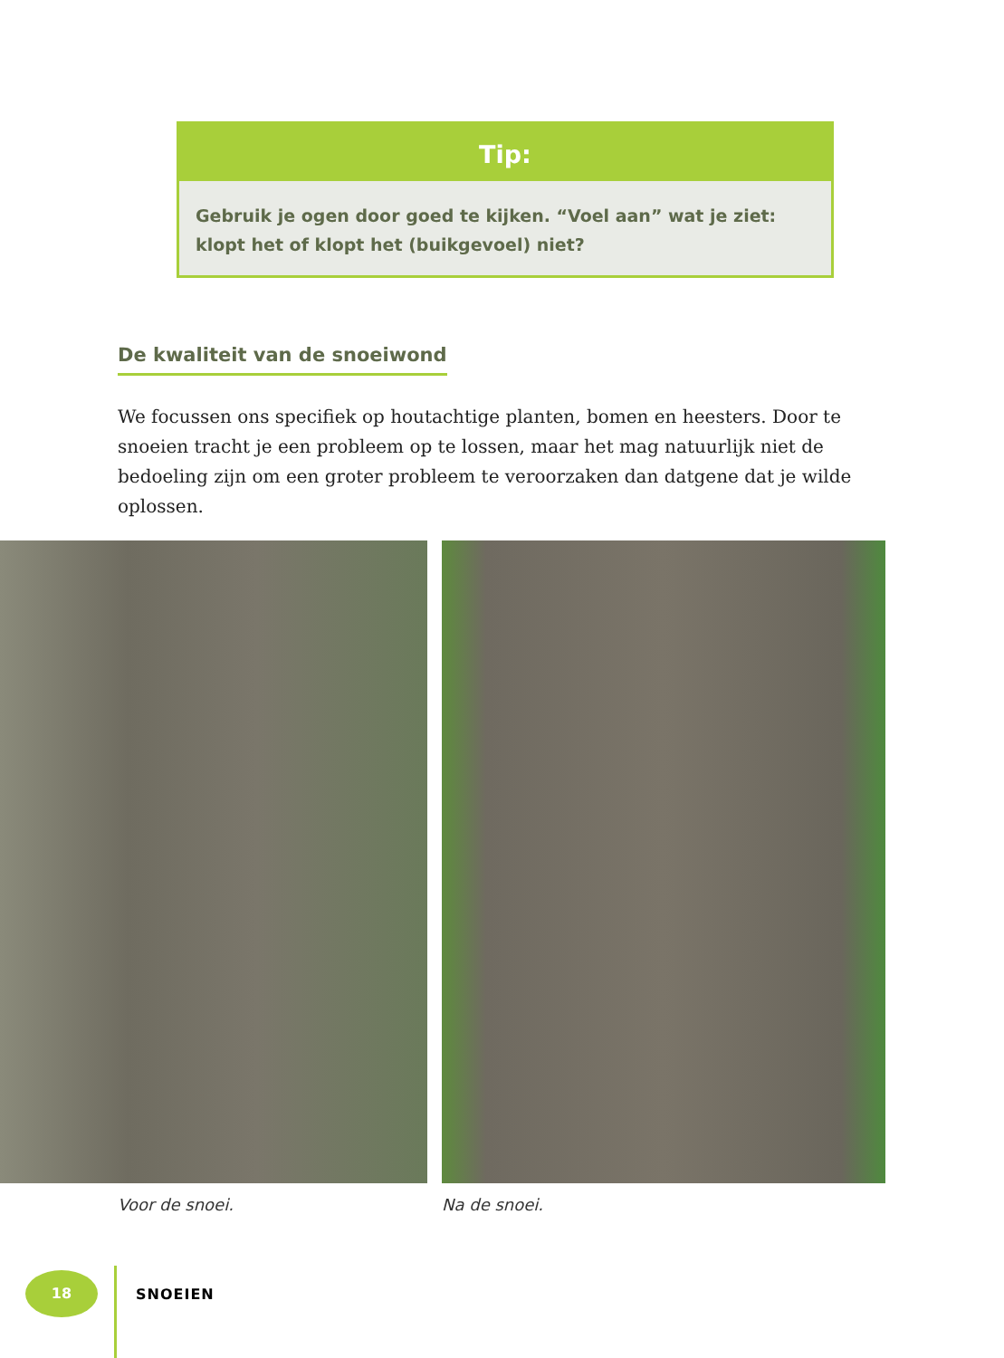Tip:
Gebruik je ogen door goed te kijken. “Voel aan” wat je ziet: klopt het of klopt het (buikgevoel) niet?
De kwaliteit van de snoeiwond
We focussen ons specifiek op houtachtige planten, bomen en heesters. Door te snoeien tracht je een probleem op te lossen, maar het mag natuurlijk niet de bedoeling zijn om een groter probleem te veroorzaken dan datgene dat je wilde oplossen.
Voor de snoei. Na de snoei.
18
SNOEIEN